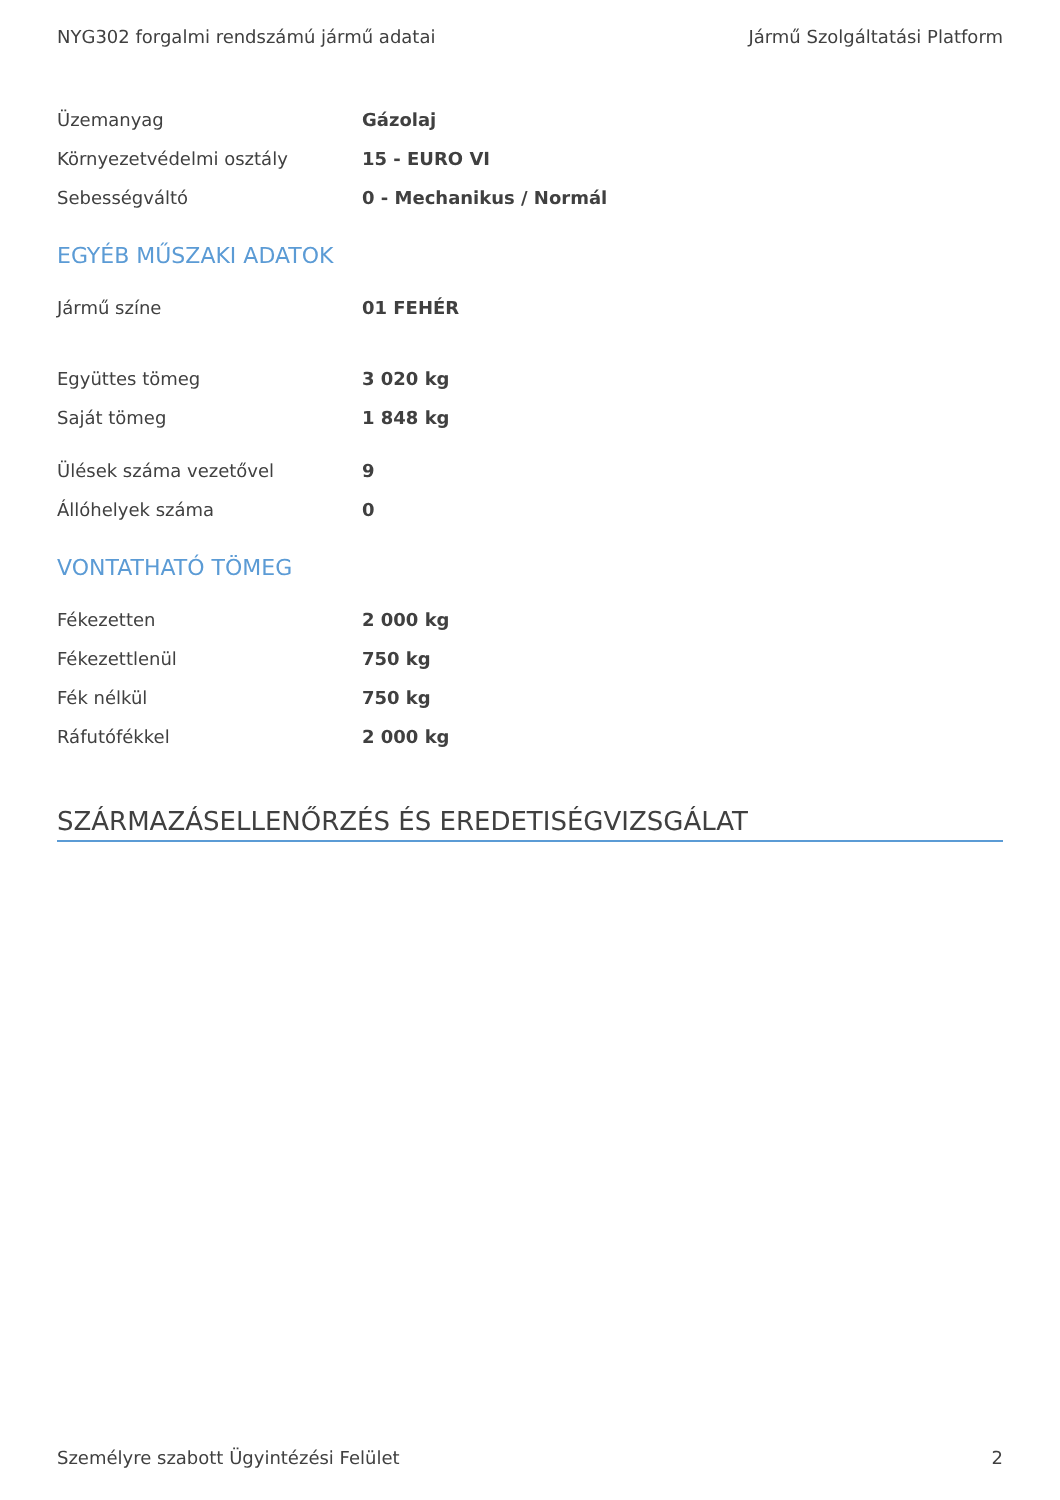NYG302 forgalmi rendszámú jármű adatai Jármű Szolgáltatási Platform
| Üzemanyag | Gázolaj |
| Környezetvédelmi osztály | 15 - EURO VI |
| Sebességváltó | 0 - Mechanikus / Normál |
EGYÉB MŰSZAKI ADATOK
| Jármű színe | 01 FEHÉR |
| Együttes tömeg | 3 020 kg |
| Saját tömeg | 1 848 kg |
| Ülések száma vezetővel | 9 |
| Állóhelyek száma | 0 |
VONTATHATÓ TÖMEG
| Fékezetten | 2 000 kg |
| Fékezettlenül | 750 kg |
| Fék nélkül | 750 kg |
| Ráfutófékkel | 2 000 kg |
SZÁRMAZÁSELLENŐRZÉS ÉS EREDETISÉGVIZSGÁLAT
Személyre szabott Ügyintézési Felület 2